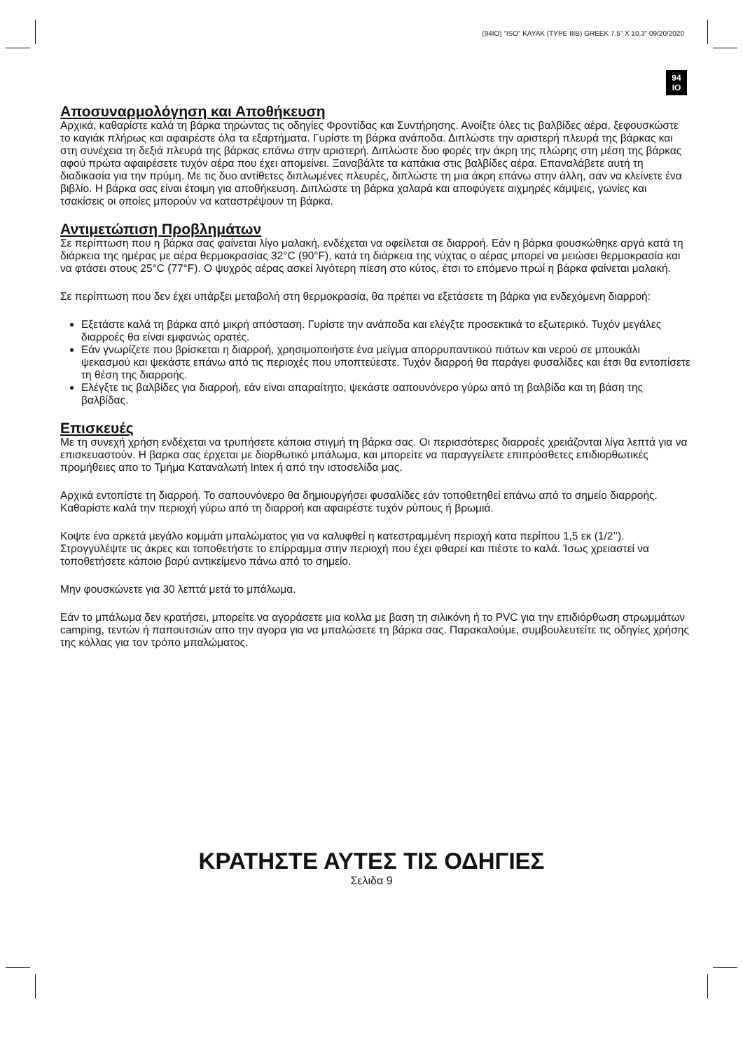(94IO) “ISO” KAYAK (TYPE IIIB) GREEK 7.5” X 10.3” 09/20/2020
94
IO
Αποσυναρμολόγηση και Αποθήκευση
Αρχικά, καθαρίστε καλά τη βάρκα τηρώντας τις οδηγίες Φροντίδας και Συντήρησης. Ανοίξτε όλες τις βαλβίδες αέρα, ξεφουσκώστε το καγιάκ πλήρως και αφαιρέστε όλα τα εξαρτήματα. Γυρίστε τη βάρκα ανάποδα. Διπλώστε την αριστερή πλευρά της βάρκας και στη συνέχεια τη δεξιά πλευρά της βάρκας επάνω στην αριστερή. Διπλώστε δυο φορές την άκρη της πλώρης στη μέση της βάρκας αφού πρώτα αφαιρέσετε τυχόν αέρα που έχει απομείνει. Ξαναβάλτε τα καπάκια στις βαλβίδες αέρα. Επαναλάβετε αυτή τη διαδικασία για την πρύμη. Με τις δυο αντίθετες διπλωμένες πλευρές, διπλώστε τη μια άκρη επάνω στην άλλη, σαν να κλείνετε ένα βιβλίο. Η βάρκα σας είναι έτοιμη για αποθήκευση. Διπλώστε τη βάρκα χαλαρά και αποφύγετε αιχμηρές κάμψεις, γωνίες και τσακίσεις οι οποίες μπορούν να καταστρέψουν τη βάρκα.
Αντιμετώπιση Προβλημάτων
Σε περίπτωση που η βάρκα σας φαίνεται λίγο μαλακή, ενδέχεται να οφείλεται σε διαρροή. Εάν η βάρκα φουσκώθηκε αργά κατά τη διάρκεια της ημέρας με αέρα θερμοκρασίας 32°C (90°F), κατά τη διάρκεια της νύχτας ο αέρας μπορεί να μειώσει θερμοκρασία και να φτάσει στους 25°C (77°F). Ο ψυχρός αέρας ασκεί λιγότερη πίεση στο κύτος, έτσι το επόμενο πρωί η βάρκα φαίνεται μαλακή.
Σε περίπτωση που δεν έχει υπάρξει μεταβολή στη θερμοκρασία, θα πρέπει να εξετάσετε τη βάρκα για ενδεχόμενη διαρροή:
Εξετάστε καλά τη βάρκα από μικρή απόσταση. Γυρίστε την ανάποδα και ελέγξτε προσεκτικά το εξωτερικό. Τυχόν μεγάλες διαρροές θα είναι εμφανώς ορατές.
Εάν γνωρίζετε που βρίσκεται η διαρροή, χρησιμοποιήστε ένα μείγμα απορρυπαντικού πιάτων και νερού σε μπουκάλι ψεκασμού και ψεκάστε επάνω από τις περιοχές που υποπτεύεστε. Τυχόν διαρροή θα παράγει φυσαλίδες και έτσι θα εντοπίσετε τη θέση της διαρροής.
Ελέγξτε τις βαλβίδες για διαρροή, εάν είναι απαραίτητο, ψεκάστε σαπουνόνερο γύρω από τη βαλβίδα και τη βάση της βαλβίδας.
Επισκευές
Με τη συνεχή χρήση ενδέχεται να τρυπήσετε κάποια στιγμή τη βάρκα σας. Οι περισσότερες διαρροές χρειάζονται λίγα λεπτά για να επισκευαστούν. Η βαρκα σας έρχεται με διορθωτικό μπάλωμα, και μπορείτε να παραγγείλετε επιπρόσθετες επιδιορθωτικές προμήθειες απο το Τμήμα Καταναλωτή Intex ή από την ιστοσελίδα μας.
Αρχικά εντοπίστε τη διαρροή. Το σαπουνόνερο θα δημιουργήσει φυσαλίδες εάν τοποθετηθεί επάνω από το σημείο διαρροής. Καθαρίστε καλά την περιοχή γύρω από τη διαρροή και αφαιρέστε τυχόν ρύπους ή βρωμιά.
Κοψτε ένα αρκετά μεγάλο κομμάτι μπαλώματος για να καλυφθεί η κατεστραμμένη περιοχή κατα περίπου 1,5 εκ (1/2’’). Στρογγυλέψτε τις άκρες και τοποθετήστε το επίρραμμα στην περιοχή που έχει φθαρεί και πιέστε το καλά. Ίσως χρειαστεί να τοποθετήσετε κάποιο βαρύ αντικείμενο πάνω από το σημείο.
Μην φουσκώνετε για 30 λεπτά μετά το μπάλωμα.
Εάν το μπάλωμα δεν κρατήσει, μπορείτε να αγοράσετε μια κολλα με βαση τη σιλικόνη ή το PVC για την επιδιόρθωση στρωμμάτων camping, τεντών ή παπουτσιών απο την αγορα για να μπαλώσετε τη βάρκα σας. Παρακαλούμε, συμβουλευτείτε τις οδηγίες χρήσης της κόλλας για τον τρόπο μπαλώματος.
ΚΡΑΤΗΣΤΕ ΑΥΤΕΣ ΤΙΣ ΟΔΗΓΙΕΣ
Σελιδα 9